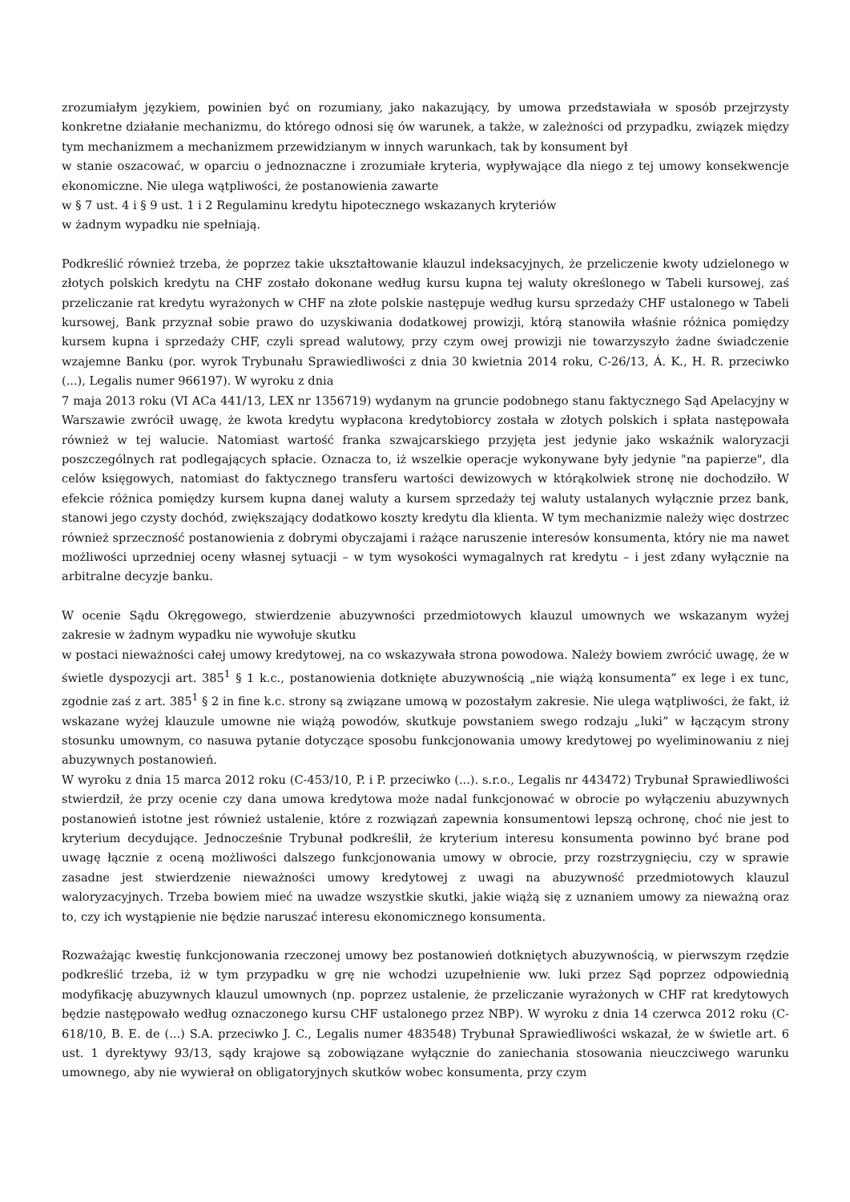zrozumiałym językiem, powinien być on rozumiany, jako nakazujący, by umowa przedstawiała w sposób przejrzysty konkretne działanie mechanizmu, do którego odnosi się ów warunek, a także, w zależności od przypadku, związek między tym mechanizmem a mechanizmem przewidzianym w innych warunkach, tak by konsument był
w stanie oszacować, w oparciu o jednoznaczne i zrozumiałe kryteria, wypływające dla niego z tej umowy konsekwencje ekonomiczne. Nie ulega wątpliwości, że postanowienia zawarte
w § 7 ust. 4 i § 9 ust. 1 i 2 Regulaminu kredytu hipotecznego wskazanych kryteriów
w żadnym wypadku nie spełniają.
Podkreślić również trzeba, że poprzez takie ukształtowanie klauzul indeksacyjnych, że przeliczenie kwoty udzielonego w złotych polskich kredytu na CHF zostało dokonane według kursu kupna tej waluty określonego w Tabeli kursowej, zaś przeliczanie rat kredytu wyrażonych w CHF na złote polskie następuje według kursu sprzedaży CHF ustalonego w Tabeli kursowej, Bank przyznał sobie prawo do uzyskiwania dodatkowej prowizji, którą stanowiła właśnie różnica pomiędzy kursem kupna i sprzedaży CHF, czyli spread walutowy, przy czym owej prowizji nie towarzyszyło żadne świadczenie wzajemne Banku (por. wyrok Trybunału Sprawiedliwości z dnia 30 kwietnia 2014 roku, C-26/13, Á. K., H. R. przeciwko (...), Legalis numer 966197). W wyroku z dnia
7 maja 2013 roku (VI ACa 441/13, LEX nr 1356719) wydanym na gruncie podobnego stanu faktycznego Sąd Apelacyjny w Warszawie zwrócił uwagę, że kwota kredytu wypłacona kredytobiorcy została w złotych polskich i spłata następowała również w tej walucie. Natomiast wartość franka szwajcarskiego przyjęta jest jedynie jako wskaźnik waloryzacji poszczególnych rat podlegających spłacie. Oznacza to, iż wszelkie operacje wykonywane były jedynie "na papierze", dla celów księgowych, natomiast do faktycznego transferu wartości dewizowych w którąkolwiek stronę nie dochodziło. W efekcie różnica pomiędzy kursem kupna danej waluty a kursem sprzedaży tej waluty ustalanych wyłącznie przez bank, stanowi jego czysty dochód, zwiększający dodatkowo koszty kredytu dla klienta. W tym mechanizmie należy więc dostrzec również sprzeczność postanowienia z dobrymi obyczajami i rażące naruszenie interesów konsumenta, który nie ma nawet możliwości uprzedniej oceny własnej sytuacji – w tym wysokości wymagalnych rat kredytu – i jest zdany wyłącznie na arbitralne decyzje banku.
W ocenie Sądu Okręgowego, stwierdzenie abuzywności przedmiotowych klauzul umownych we wskazanym wyżej zakresie w żadnym wypadku nie wywołuje skutku
w postaci nieważności całej umowy kredytowej, na co wskazywała strona powodowa. Należy bowiem zwrócić uwagę, że w świetle dyspozycji art. 385<sup>1</sup> § 1 k.c., postanowienia dotknięte abuzywnością „nie wiążą konsumenta” ex lege i ex tunc, zgodnie zaś z art. 385<sup>1</sup> § 2 in fine k.c. strony są związane umową w pozostałym zakresie. Nie ulega wątpliwości, że fakt, iż wskazane wyżej klauzule umowne nie wiążą powodów, skutkuje powstaniem swego rodzaju „luki” w łączącym strony stosunku umownym, co nasuwa pytanie dotyczące sposobu funkcjonowania umowy kredytowej po wyeliminowaniu z niej abuzywnych postanowień.
W wyroku z dnia 15 marca 2012 roku (C-453/10, P. i P. przeciwko (...). s.r.o., Legalis nr 443472) Trybunał Sprawiedliwości stwierdził, że przy ocenie czy dana umowa kredytowa może nadal funkcjonować w obrocie po wyłączeniu abuzywnych postanowień istotne jest również ustalenie, które z rozwiązań zapewnia konsumentowi lepszą ochronę, choć nie jest to kryterium decydujące. Jednocześnie Trybunał podkreślił, że kryterium interesu konsumenta powinno być brane pod uwagę łącznie z oceną możliwości dalszego funkcjonowania umowy w obrocie, przy rozstrzygnięciu, czy w sprawie zasadne jest stwierdzenie nieważności umowy kredytowej z uwagi na abuzywność przedmiotowych klauzul waloryzacyjnych. Trzeba bowiem mieć na uwadze wszystkie skutki, jakie wiążą się z uznaniem umowy za nieważną oraz to, czy ich wystąpienie nie będzie naruszać interesu ekonomicznego konsumenta.
Rozważając kwestię funkcjonowania rzeczonej umowy bez postanowień dotkniętych abuzywnością, w pierwszym rzędzie podkreślić trzeba, iż w tym przypadku w grę nie wchodzi uzupełnienie ww. luki przez Sąd poprzez odpowiednią modyfikację abuzywnych klauzul umownych (np. poprzez ustalenie, że przeliczanie wyrażonych w CHF rat kredytowych będzie następowało według oznaczonego kursu CHF ustalonego przez NBP). W wyroku z dnia 14 czerwca 2012 roku (C-618/10, B. E. de (...) S.A. przeciwko J. C., Legalis numer 483548) Trybunał Sprawiedliwości wskazał, że w świetle art. 6 ust. 1 dyrektywy 93/13, sądy krajowe są zobowiązane wyłącznie do zaniechania stosowania nieuczciwego warunku umownego, aby nie wywierał on obligatoryjnych skutków wobec konsumenta, przy czym